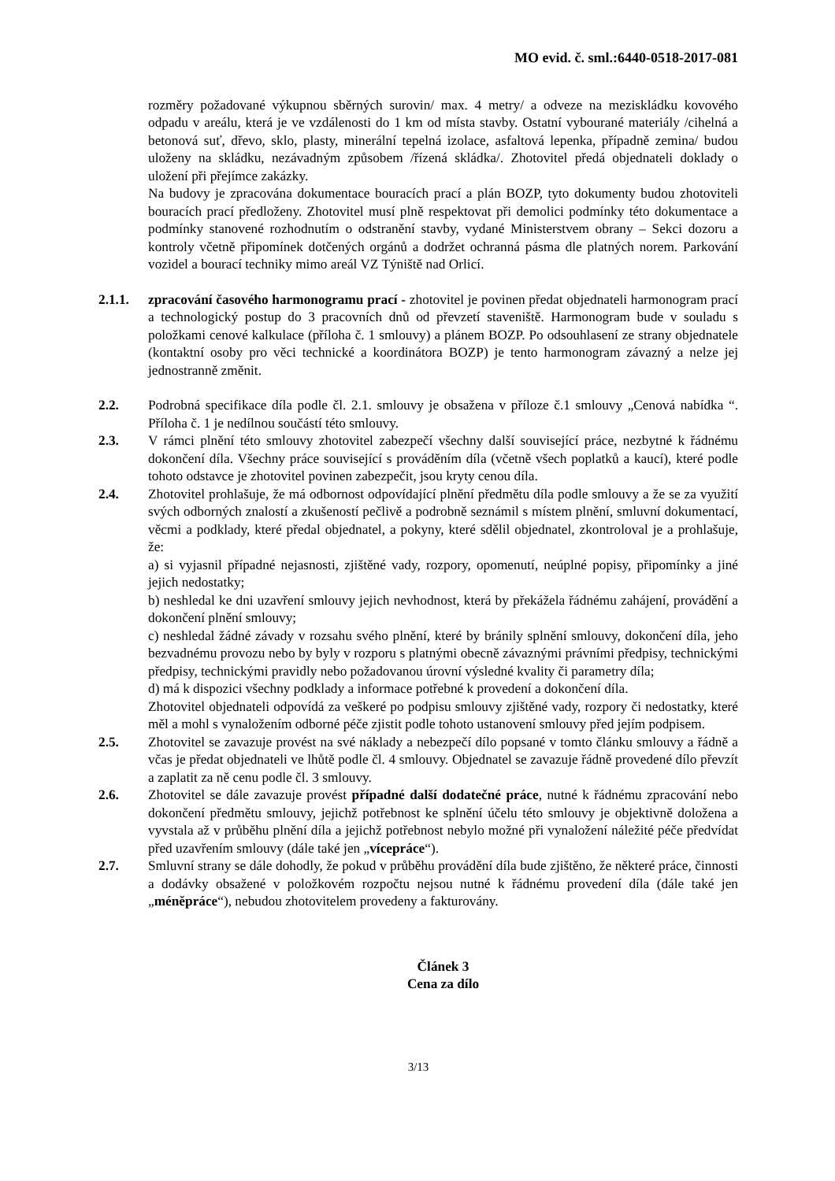MO evid. č. sml.:6440-0518-2017-081
rozměry požadované výkupnou sběrných surovin/ max. 4 metry/ a odveze na meziskládku kovového odpadu v areálu, která je ve vzdálenosti do 1 km od místa stavby. Ostatní vybourané materiály /cihelná a betonová suť, dřevo, sklo, plasty, minerální tepelná izolace, asfaltová lepenka, případně zemina/ budou uloženy na skládku, nezávadným způsobem /řízená skládka/. Zhotovitel předá objednateli doklady o uložení při přejímce zakázky.
Na budovy je zpracována dokumentace bouracích prací a plán BOZP, tyto dokumenty budou zhotoviteli bouracích prací předloženy. Zhotovitel musí plně respektovat při demolici podmínky této dokumentace a podmínky stanovené rozhodnutím o odstranění stavby, vydané Ministerstvem obrany – Sekci dozoru a kontroly včetně připomínek dotčených orgánů a dodržet ochranná pásma dle platných norem. Parkování vozidel a bourací techniky mimo areál VZ Týniště nad Orlicí.
2.1.1. zpracování časového harmonogramu prací - zhotovitel je povinen předat objednateli harmonogram prací a technologický postup do 3 pracovních dnů od převzetí staveniště. Harmonogram bude v souladu s položkami cenové kalkulace (příloha č. 1 smlouvy) a plánem BOZP. Po odsouhlasení ze strany objednatele (kontaktní osoby pro věci technické a koordinátora BOZP) je tento harmonogram závazný a nelze jej jednostranně změnit.
2.2. Podrobná specifikace díla podle čl. 2.1. smlouvy je obsažena v příloze č.1 smlouvy „Cenová nabídka “. Příloha č. 1 je nedílnou součástí této smlouvy.
2.3. V rámci plnění této smlouvy zhotovitel zabezpečí všechny další související práce, nezbytné k řádnému dokončení díla. Všechny práce související s prováděním díla (včetně všech poplatků a kaucí), které podle tohoto odstavce je zhotovitel povinen zabezpečit, jsou kryty cenou díla.
2.4. Zhotovitel prohlašuje, že má odbornost odpovídající plnění předmětu díla podle smlouvy a že se za využití svých odborných znalostí a zkušeností pečlivě a podrobně seznámil s místem plnění, smluvní dokumentací, věcmi a podklady, které předal objednatel, a pokyny, které sdělil objednatel, zkontroloval je a prohlašuje, že:
a) si vyjasnil případné nejasnosti, zjištěné vady, rozpory, opomenutí, neúplné popisy, připomínky a jiné jejich nedostatky;
b) neshledal ke dni uzavření smlouvy jejich nevhodnost, která by překážela řádnému zahájení, provádění a dokončení plnění smlouvy;
c) neshledal žádné závady v rozsahu svého plnění, které by bránily splnění smlouvy, dokončení díla, jeho bezvadnému provozu nebo by byly v rozporu s platnými obecně závaznými právními předpisy, technickými předpisy, technickými pravidly nebo požadovanou úrovní výsledné kvality či parametry díla;
d) má k dispozici všechny podklady a informace potřebné k provedení a dokončení díla.
Zhotovitel objednateli odpovídá za veškeré po podpisu smlouvy zjištěné vady, rozpory či nedostatky, které měl a mohl s vynaložením odborné péče zjistit podle tohoto ustanovení smlouvy před jejím podpisem.
2.5. Zhotovitel se zavazuje provést na své náklady a nebezpečí dílo popsané v tomto článku smlouvy a řádně a včas je předat objednateli ve lhůtě podle čl. 4 smlouvy. Objednatel se zavazuje řádně provedené dílo převzít a zaplatit za ně cenu podle čl. 3 smlouvy.
2.6. Zhotovitel se dále zavazuje provést případné další dodatečné práce, nutné k řádnému zpracování nebo dokončení předmětu smlouvy, jejichž potřebnost ke splnění účelu této smlouvy je objektivně doložena a vyvstala až v průběhu plnění díla a jejichž potřebnost nebylo možné při vynaložení náležité péče předvídat před uzavřením smlouvy (dále také jen „vícepráce“).
2.7. Smluvní strany se dále dohodly, že pokud v průběhu provádění díla bude zjištěno, že některé práce, činnosti a dodávky obsažené v položkovém rozpočtu nejsou nutné k řádnému provedení díla (dále také jen „méněpráce“), nebudou zhotovitelem provedeny a fakturovány.
Článek 3
Cena za dílo
3/13